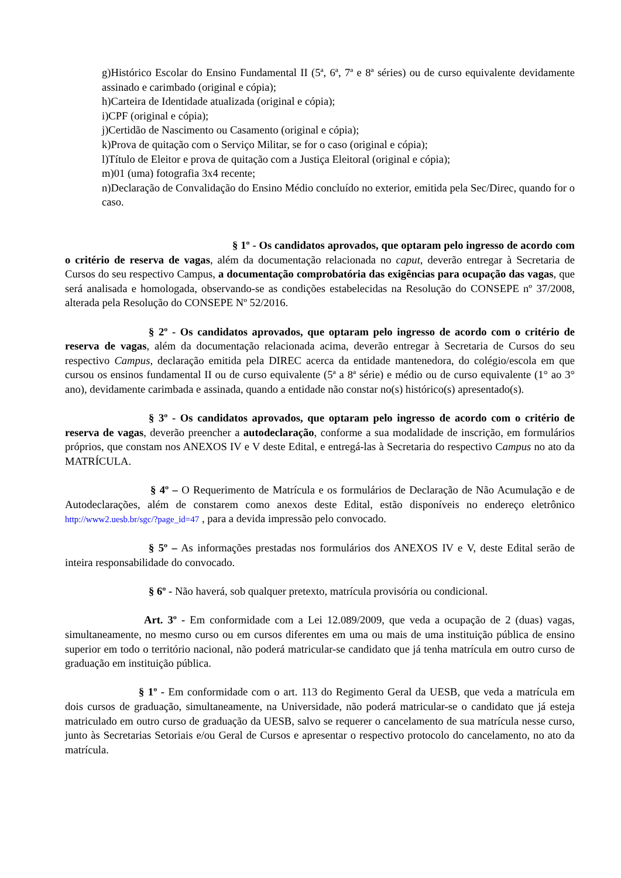g)Histórico Escolar do Ensino Fundamental II (5ª, 6ª, 7ª e 8ª séries) ou de curso equivalente devidamente assinado e carimbado (original e cópia);
h)Carteira de Identidade atualizada (original e cópia);
i)CPF (original e cópia);
j)Certidão de Nascimento ou Casamento (original e cópia);
k)Prova de quitação com o Serviço Militar, se for o caso (original e cópia);
l)Título de Eleitor e prova de quitação com a Justiça Eleitoral (original e cópia);
m)01 (uma) fotografia 3x4 recente;
n)Declaração de Convalidação do Ensino Médio concluído no exterior, emitida pela Sec/Direc, quando for o caso.
§ 1º - Os candidatos aprovados, que optaram pelo ingresso de acordo com o critério de reserva de vagas, além da documentação relacionada no caput, deverão entregar à Secretaria de Cursos do seu respectivo Campus, a documentação comprobatória das exigências para ocupação das vagas, que será analisada e homologada, observando-se as condições estabelecidas na Resolução do CONSEPE nº 37/2008, alterada pela Resolução do CONSEPE Nº 52/2016.
§ 2º - Os candidatos aprovados, que optaram pelo ingresso de acordo com o critério de reserva de vagas, além da documentação relacionada acima, deverão entregar à Secretaria de Cursos do seu respectivo Campus, declaração emitida pela DIREC acerca da entidade mantenedora, do colégio/escola em que cursou os ensinos fundamental II ou de curso equivalente (5ª a 8ª série) e médio ou de curso equivalente (1° ao 3° ano), devidamente carimbada e assinada, quando a entidade não constar no(s) histórico(s) apresentado(s).
§ 3º - Os candidatos aprovados, que optaram pelo ingresso de acordo com o critério de reserva de vagas, deverão preencher a autodeclaração, conforme a sua modalidade de inscrição, em formulários próprios, que constam nos ANEXOS IV e V deste Edital, e entregá-las à Secretaria do respectivo Campus no ato da MATRÍCULA.
§ 4º – O Requerimento de Matrícula e os formulários de Declaração de Não Acumulação e de Autodeclarações, além de constarem como anexos deste Edital, estão disponíveis no endereço eletrônico http://www2.uesb.br/sgc/?page_id=47 , para a devida impressão pelo convocado.
§ 5º – As informações prestadas nos formulários dos ANEXOS IV e V, deste Edital serão de inteira responsabilidade do convocado.
§ 6º - Não haverá, sob qualquer pretexto, matrícula provisória ou condicional.
Art. 3º - Em conformidade com a Lei 12.089/2009, que veda a ocupação de 2 (duas) vagas, simultaneamente, no mesmo curso ou em cursos diferentes em uma ou mais de uma instituição pública de ensino superior em todo o território nacional, não poderá matricular-se candidato que já tenha matrícula em outro curso de graduação em instituição pública.
§ 1º - Em conformidade com o art. 113 do Regimento Geral da UESB, que veda a matrícula em dois cursos de graduação, simultaneamente, na Universidade, não poderá matricular-se o candidato que já esteja matriculado em outro curso de graduação da UESB, salvo se requerer o cancelamento de sua matrícula nesse curso, junto às Secretarias Setoriais e/ou Geral de Cursos e apresentar o respectivo protocolo do cancelamento, no ato da matrícula.